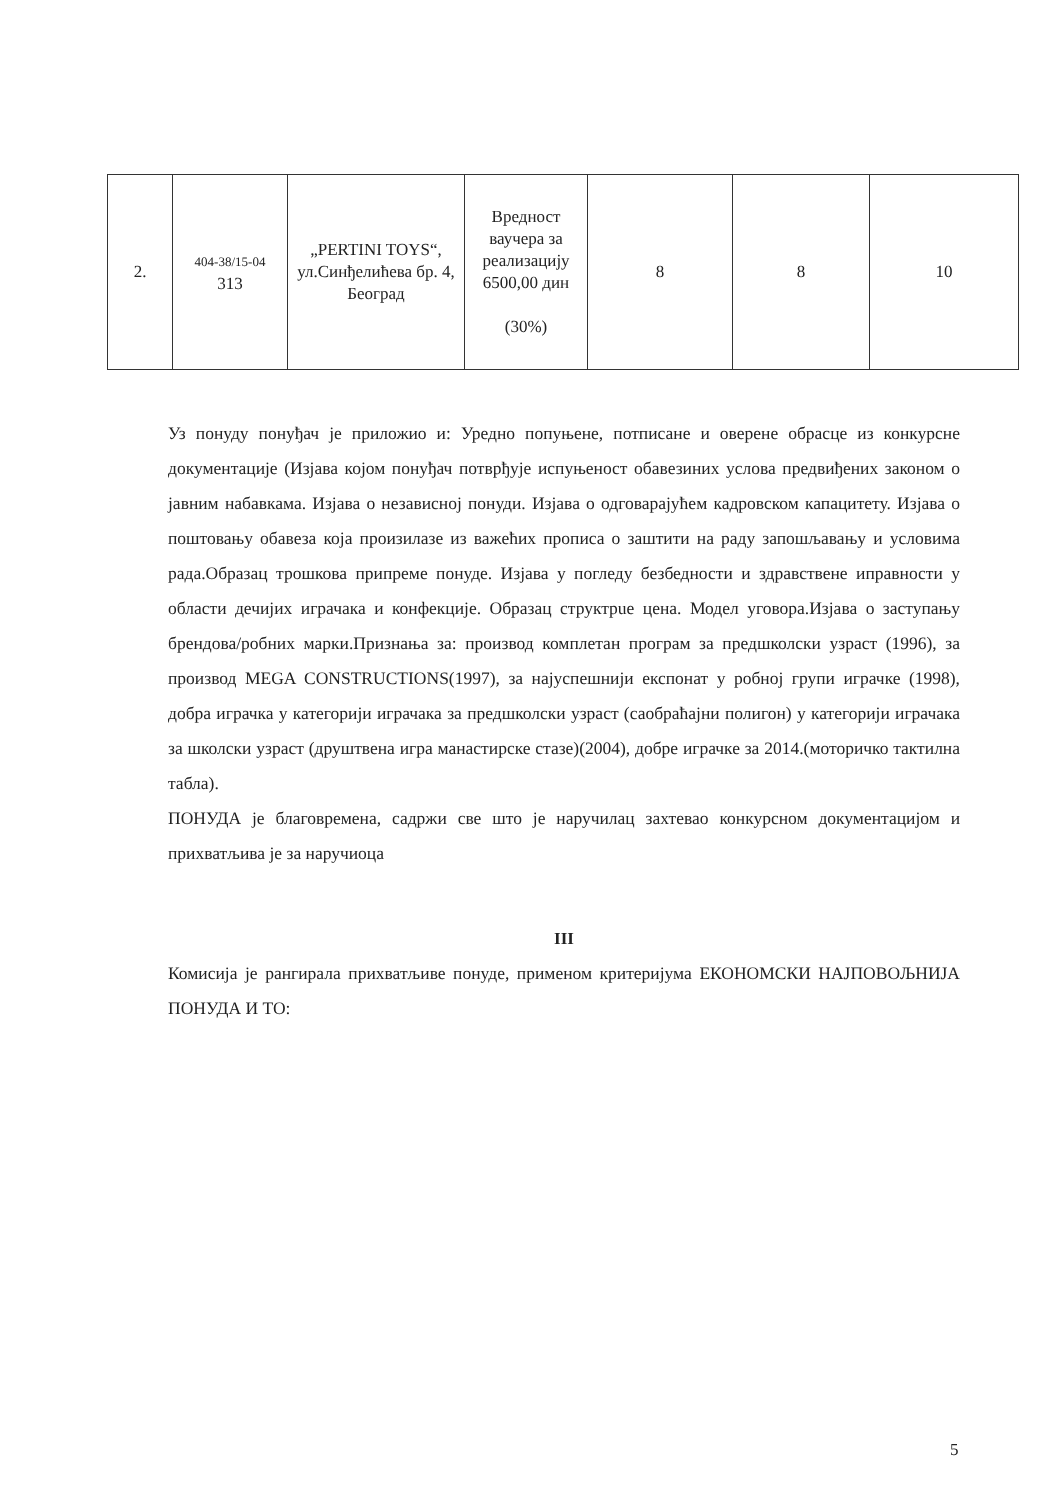| 2. | 404-38/15-04 313 | „PERTINI TOYS“, ул.Синђелићева бр. 4, Београд | Вредност ваучера за реализацију 6500,00 дин (30%) | 8 | 8 | 10 |
Уз понуду понуђач је приложио и: Уредно попуњене, потписане и оверене обрасце из конкурсне документације (Изјава којом понуђач потврђује испуњеност обавезиних услова предвиђених законом о јавним набавкама. Изјава о независној понуди. Изјава о одговарајућем кадровском капацитету. Изјава о поштовању обавеза која произилазе из важећих прописа о заштити на раду запошљавању и условима рада.Образац трошкова припреме понуде. Изјава у погледу безбедности и здравствене иправности у области дечијих играчака и конфекције. Образац структрue цена. Модел уговора.Изјава о заступању брендова/робних марки.Признања за: производ комплетан програм за предшколски узраст (1996), за производ MEGA CONSTRUCTIONS(1997), за најуспешнији експонат у робној групи играчке (1998), добра играчка у категорији играчака за предшколски узраст (саобраћајни полигон) у категорији играчака за школски узраст (друштвена игра манастирске стазе)(2004), добре играчке за 2014.(моторичко тактилна табла).
ПОНУДА је благовремена, садржи све што је наручилац захтевао конкурсном документацијом и прихватљива је за наручиоца
III
Комисија је рангирала прихватљиве понуде, применом критеријума ЕКОНОМСКИ НАЈПОВОЉНИЈА ПОНУДА И ТО:
5